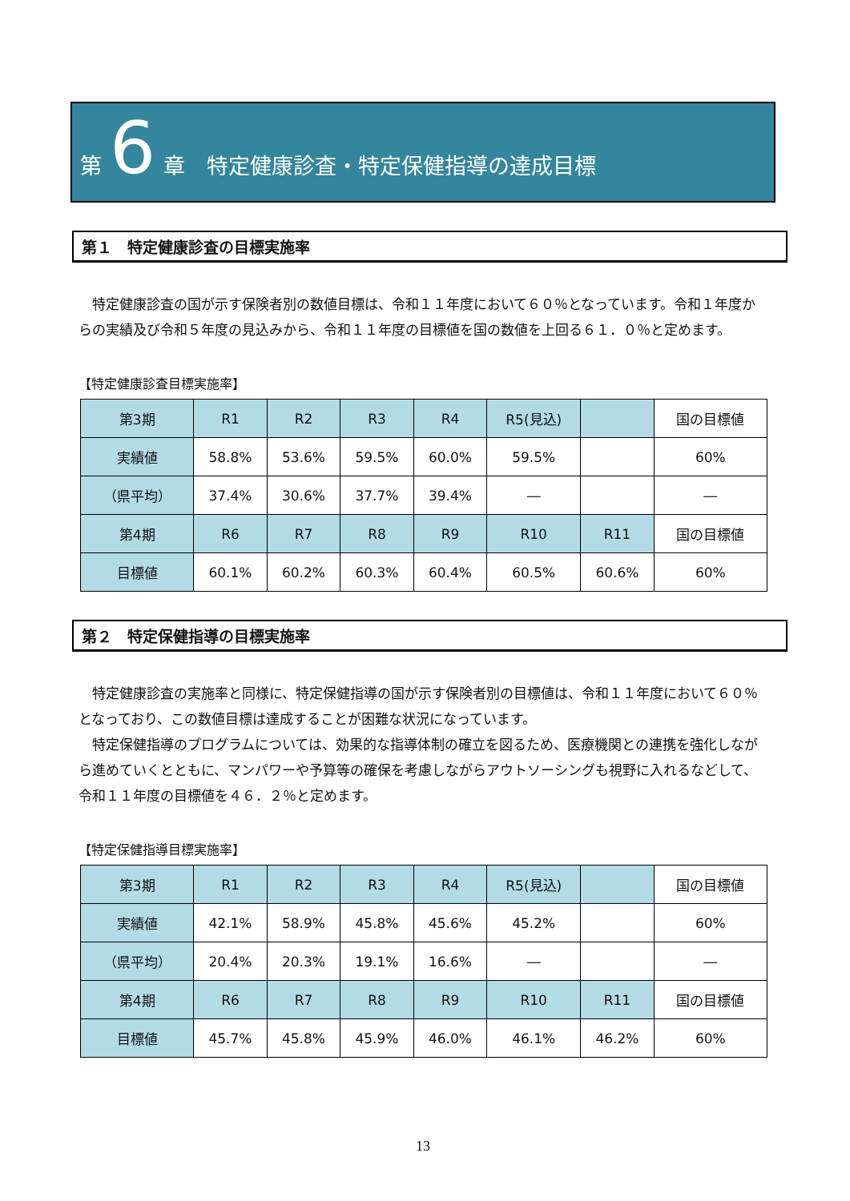第 6 章　特定健康診査・特定保健指導の達成目標
第１　特定健康診査の目標実施率
特定健康診査の国が示す保険者別の数値目標は、令和１１年度において６０％となっています。令和１年度からの実績及び令和５年度の見込みから、令和１１年度の目標値を国の数値を上回る６１．０％と定めます。
【特定健康診査目標実施率】
| 第3期 | R1 | R2 | R3 | R4 | R5(見込) | | 国の目標値 |
| 実績値 | 58.8% | 53.6% | 59.5% | 60.0% | 59.5% | | 60% |
| （県平均） | 37.4% | 30.6% | 37.7% | 39.4% | ― | | ― |
| 第4期 | R6 | R7 | R8 | R9 | R10 | R11 | 国の目標値 |
| 目標値 | 60.1% | 60.2% | 60.3% | 60.4% | 60.5% | 60.6% | 60% |
第２　特定保健指導の目標実施率
特定健康診査の実施率と同様に、特定保健指導の国が示す保険者別の目標値は、令和１１年度において６０％となっており、この数値目標は達成することが困難な状況になっています。
特定保健指導のプログラムについては、効果的な指導体制の確立を図るため、医療機関との連携を強化しながら進めていくとともに、マンパワーや予算等の確保を考慮しながらアウトソーシングも視野に入れるなどして、令和１１年度の目標値を４６．２％と定めます。
【特定保健指導目標実施率】
| 第3期 | R1 | R2 | R3 | R4 | R5(見込) | | 国の目標値 |
| 実績値 | 42.1% | 58.9% | 45.8% | 45.6% | 45.2% | | 60% |
| （県平均） | 20.4% | 20.3% | 19.1% | 16.6% | ― | | ― |
| 第4期 | R6 | R7 | R8 | R9 | R10 | R11 | 国の目標値 |
| 目標値 | 45.7% | 45.8% | 45.9% | 46.0% | 46.1% | 46.2% | 60% |
13